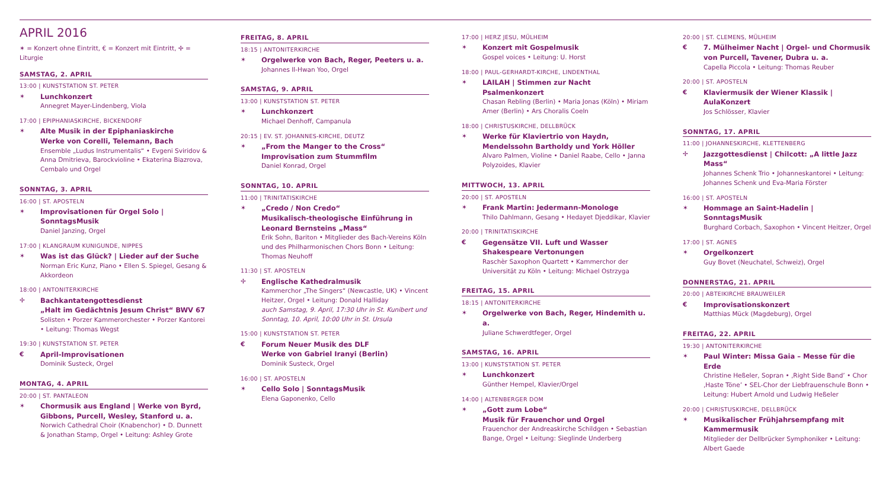APRIL 2016
✶ = Konzert ohne Eintritt, € = Konzert mit Eintritt, ✢ = Liturgie
SAMSTAG, 2. APRIL
13:00 | KUNSTSTATION ST. PETER
✶
Lunchkonzert
Annegret Mayer-Lindenberg, Viola
17:00 | EPIPHANIASKIRCHE, BICKENDORF
✶
Alte Musik in der Epiphaniaskirche
Werke von Corelli, Telemann, Bach
Ensemble „Ludus Instrumentalis“ • Evgeni Sviridov & Anna Dmitrieva, Barockvioline • Ekaterina Biazrova, Cembalo und Orgel
SONNTAG, 3. APRIL
16:00 | ST. APOSTELN
✶
Improvisationen für Orgel Solo | SonntagsMusik
Daniel Janzing, Orgel
17:00 | KLANGRAUM KUNIGUNDE, NIPPES
✶
Was ist das Glück? | Lieder auf der Suche
Norman Eric Kunz, Piano • Ellen S. Spiegel, Gesang & Akkordeon
18:00 | ANTONITERKIRCHE
✢
Bachkantatengottesdienst
„Halt im Gedächtnis Jesum Christ“ BWV 67
Solisten • Porzer Kammerorchester • Porzer Kantorei • Leitung: Thomas Wegst
19:30 | KUNSTSTATION ST. PETER
€
April-Improvisationen
Dominik Susteck, Orgel
MONTAG, 4. APRIL
20:00 | ST. PANTALEON
✶
Chormusik aus England | Werke von Byrd, Gibbons, Purcell, Wesley, Stanford u. a.
Norwich Cathedral Choir (Knabenchor) • D. Dunnett & Jonathan Stamp, Orgel • Leitung: Ashley Grote
FREITAG, 8. APRIL
18:15 | ANTONITERKIRCHE
✶
Orgelwerke von Bach, Reger, Peeters u. a.
Johannes Il-Hwan Yoo, Orgel
SAMSTAG, 9. APRIL
13:00 | KUNSTSTATION ST. PETER
✶
Lunchkonzert
Michael Denhoff, Campanula
20:15 | EV. ST. JOHANNES-KIRCHE, DEUTZ
✶
„From the Manger to the Cross“
Improvisation zum Stummfilm
Daniel Konrad, Orgel
SONNTAG, 10. APRIL
11:00 | TRINITATISKIRCHE
✶
„Credo / Non Credo“
Musikalisch-theologische Einführung in Leonard Bernsteins „Mass“
Erik Sohn, Bariton • Mitglieder des Bach-Vereins Köln und des Philharmonischen Chors Bonn • Leitung: Thomas Neuhoff
11:30 | ST. APOSTELN
✢
Englische Kathedralmusik
Kammerchor „The Singers“ (Newcastle, UK) • Vincent Heitzer, Orgel • Leitung: Donald Halliday
auch Samstag, 9. April, 17:30 Uhr in St. Kunibert und Sonntag, 10. April, 10:00 Uhr in St. Ursula
15:00 | KUNSTSTATION ST. PETER
€
Forum Neuer Musik des DLF
Werke von Gabriel Iranyi (Berlin)
Dominik Susteck, Orgel
16:00 | ST. APOSTELN
✶
Cello Solo | SonntagsMusik
Elena Gaponenko, Cello
17:00 | HERZ JESU, MÜLHEIM
✶
Konzert mit Gospelmusik
Gospel voices • Leitung: U. Horst
18:00 | PAUL-GERHARDT-KIRCHE, LINDENTHAL
✶
LAILAH | Stimmen zur Nacht
Psalmenkonzert
Chasan Rebling (Berlin) • Maria Jonas (Köln) • Miriam Amer (Berlin) • Ars Choralis Coeln
18:00 | CHRISTUSKIRCHE, DELLBRÜCK
✶
Werke für Klaviertrio von Haydn, Mendelssohn Bartholdy und York Höller
Alvaro Palmen, Violine • Daniel Raabe, Cello • Janna Polyzoides, Klavier
MITTWOCH, 13. APRIL
20:00 | ST. APOSTELN
✶
Frank Martin: Jedermann-Monologe
Thilo Dahlmann, Gesang • Hedayet Djeddikar, Klavier
20:00 | TRINITATISKIRCHE
€
Gegensätze VII. Luft und Wasser
Shakespeare Vertonungen
Raschèr Saxophon Quartett • Kammerchor der Universität zu Köln • Leitung: Michael Ostrzyga
FREITAG, 15. APRIL
18:15 | ANTONITERKIRCHE
✶
Orgelwerke von Bach, Reger, Hindemith u. a.
Juliane Schwerdtfeger, Orgel
SAMSTAG, 16. APRIL
13:00 | KUNSTSTATION ST. PETER
✶
Lunchkonzert
Günther Hempel, Klavier/Orgel
14:00 | ALTENBERGER DOM
✶
„Gott zum Lobe“
Musik für Frauenchor und Orgel
Frauenchor der Andreaskirche Schildgen • Sebastian Bange, Orgel • Leitung: Sieglinde Underberg
20:00 | ST. CLEMENS, MÜLHEIM
€
7. Mülheimer Nacht | Orgel- und Chormusik von Purcell, Tavener, Dubra u. a.
Capella Piccola • Leitung: Thomas Reuber
20:00 | ST. APOSTELN
€
Klaviermusik der Wiener Klassik | AulaKonzert
Jos Schlösser, Klavier
SONNTAG, 17. APRIL
11:00 | JOHANNESKIRCHE, KLETTENBERG
✢
Jazzgottesdienst | Chilcott: „A little Jazz Mass“
Johannes Schenk Trio • Johanneskantorei • Leitung: Johannes Schenk und Eva-Maria Förster
16:00 | ST. APOSTELN
✶
Hommage an Saint-Hadelin | SonntagsMusik
Burghard Corbach, Saxophon • Vincent Heitzer, Orgel
17:00 | ST. AGNES
✶
Orgelkonzert
Guy Bovet (Neuchatel, Schweiz), Orgel
DONNERSTAG, 21. APRIL
20:00 | ABTEIKIRCHE BRAUWEILER
€
Improvisationskonzert
Matthias Mück (Magdeburg), Orgel
FREITAG, 22. APRIL
19:30 | ANTONITERKIRCHE
✶
Paul Winter: Missa Gaia – Messe für die Erde
Christine Heßeler, Sopran • ‚Right Side Band’ • Chor ‚Haste Töne’ • SEL-Chor der Liebfrauenschule Bonn • Leitung: Hubert Arnold und Ludwig Heßeler
20:00 | CHRISTUSKIRCHE, DELLBRÜCK
✶
Musikalischer Frühjahrsempfang mit Kammermusik
Mitglieder der Dellbrücker Symphoniker • Leitung: Albert Gaede